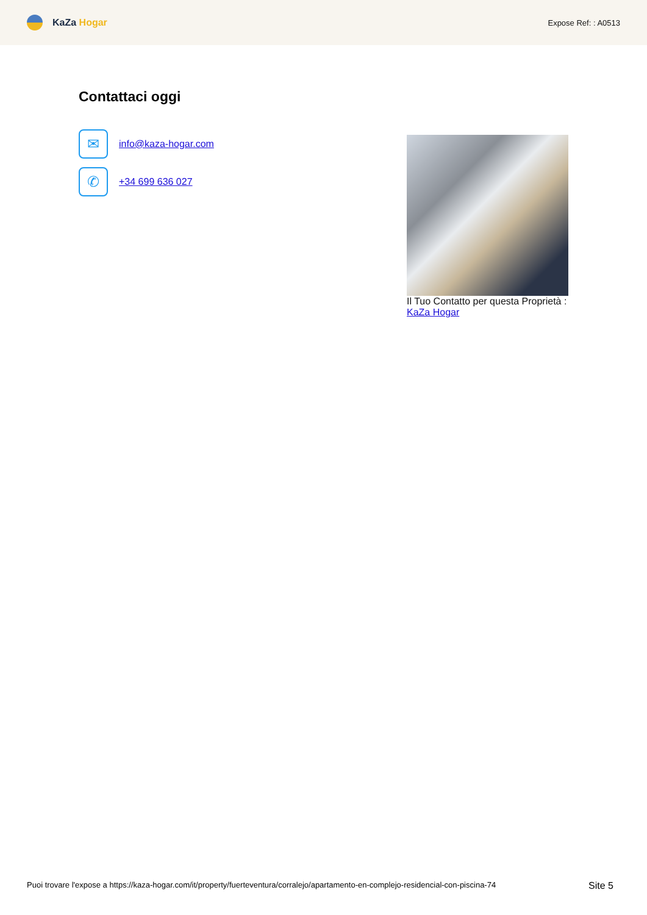KaZa Hogar
Expose Ref: : A0513
Contattaci oggi
✉
info@kaza-hogar.com
✆
+34 699 636 027
Il Tuo Contatto per questa Proprietà :
KaZa Hogar
Puoi trovare l'expose a https://kaza-hogar.com/it/property/fuerteventura/corralejo/apartamento-en-complejo-residencial-con-piscina-74 Site 5